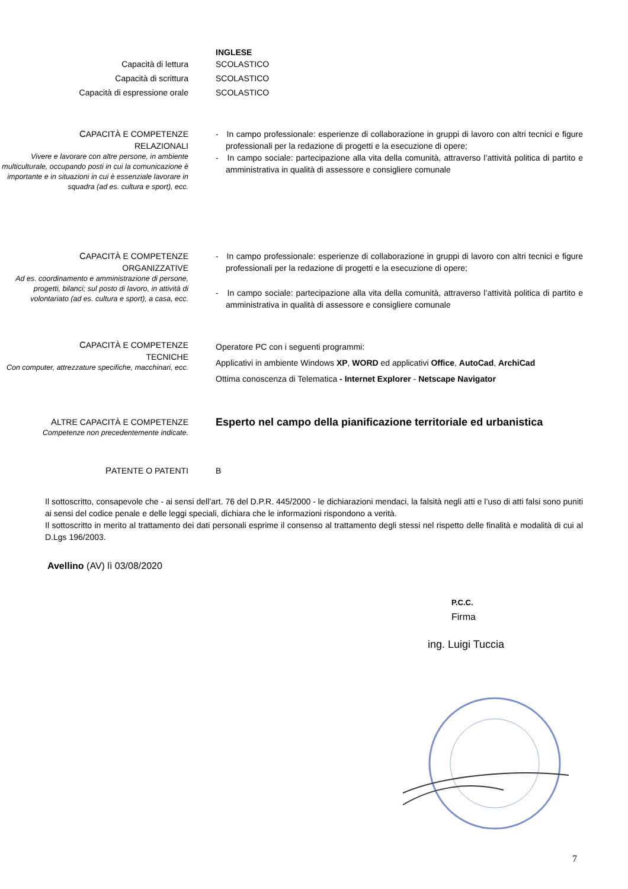INGLESE
Capacità di lettura SCOLASTICO
Capacità di scrittura SCOLASTICO
Capacità di espressione orale SCOLASTICO
CAPACITÀ E COMPETENZE
RELAZIONALI
Vivere e lavorare con altre persone, in ambiente multiculturale, occupando posti in cui la comunicazione è importante e in situazioni in cui è essenziale lavorare in squadra (ad es. cultura e sport), ecc.
- In campo professionale: esperienze di collaborazione in gruppi di lavoro con altri tecnici e figure professionali per la redazione di progetti e la esecuzione di opere;
- In campo sociale: partecipazione alla vita della comunità, attraverso l’attività politica di partito e amministrativa in qualità di assessore e consigliere comunale
CAPACITÀ E COMPETENZE
ORGANIZZATIVE
Ad es. coordinamento e amministrazione di persone, progetti, bilanci; sul posto di lavoro, in attività di volontariato (ad es. cultura e sport), a casa, ecc.
- In campo professionale: esperienze di collaborazione in gruppi di lavoro con altri tecnici e figure professionali per la redazione di progetti e la esecuzione di opere;
- In campo sociale: partecipazione alla vita della comunità, attraverso l’attività politica di partito e amministrativa in qualità di assessore e consigliere comunale
CAPACITÀ E COMPETENZE
TECNICHE
Con computer, attrezzature specifiche, macchinari, ecc.
Operatore PC con i seguenti programmi:
Applicativi in ambiente Windows XP, WORD ed applicativi Office, AutoCad, ArchiCad
Ottima conoscenza di Telematica - Internet Explorer - Netscape Navigator
ALTRE CAPACITÀ E COMPETENZE
Competenze non precedentemente indicate.
Esperto nel campo della pianificazione territoriale ed urbanistica
PATENTE O PATENTI B
Il sottoscritto, consapevole che - ai sensi dell’art. 76 del D.P.R. 445/2000 - le dichiarazioni mendaci, la falsità negli atti e l’uso di atti falsi sono puniti ai sensi del codice penale e delle leggi speciali, dichiara che le informazioni rispondono a verità.
Il sottoscritto in merito al trattamento dei dati personali esprime il consenso al trattamento degli stessi nel rispetto delle finalità e modalità di cui al D.Lgs 196/2003.
Avellino (AV) lì 03/08/2020
P.C.C.
Firma
ing. Luigi Tuccia
7